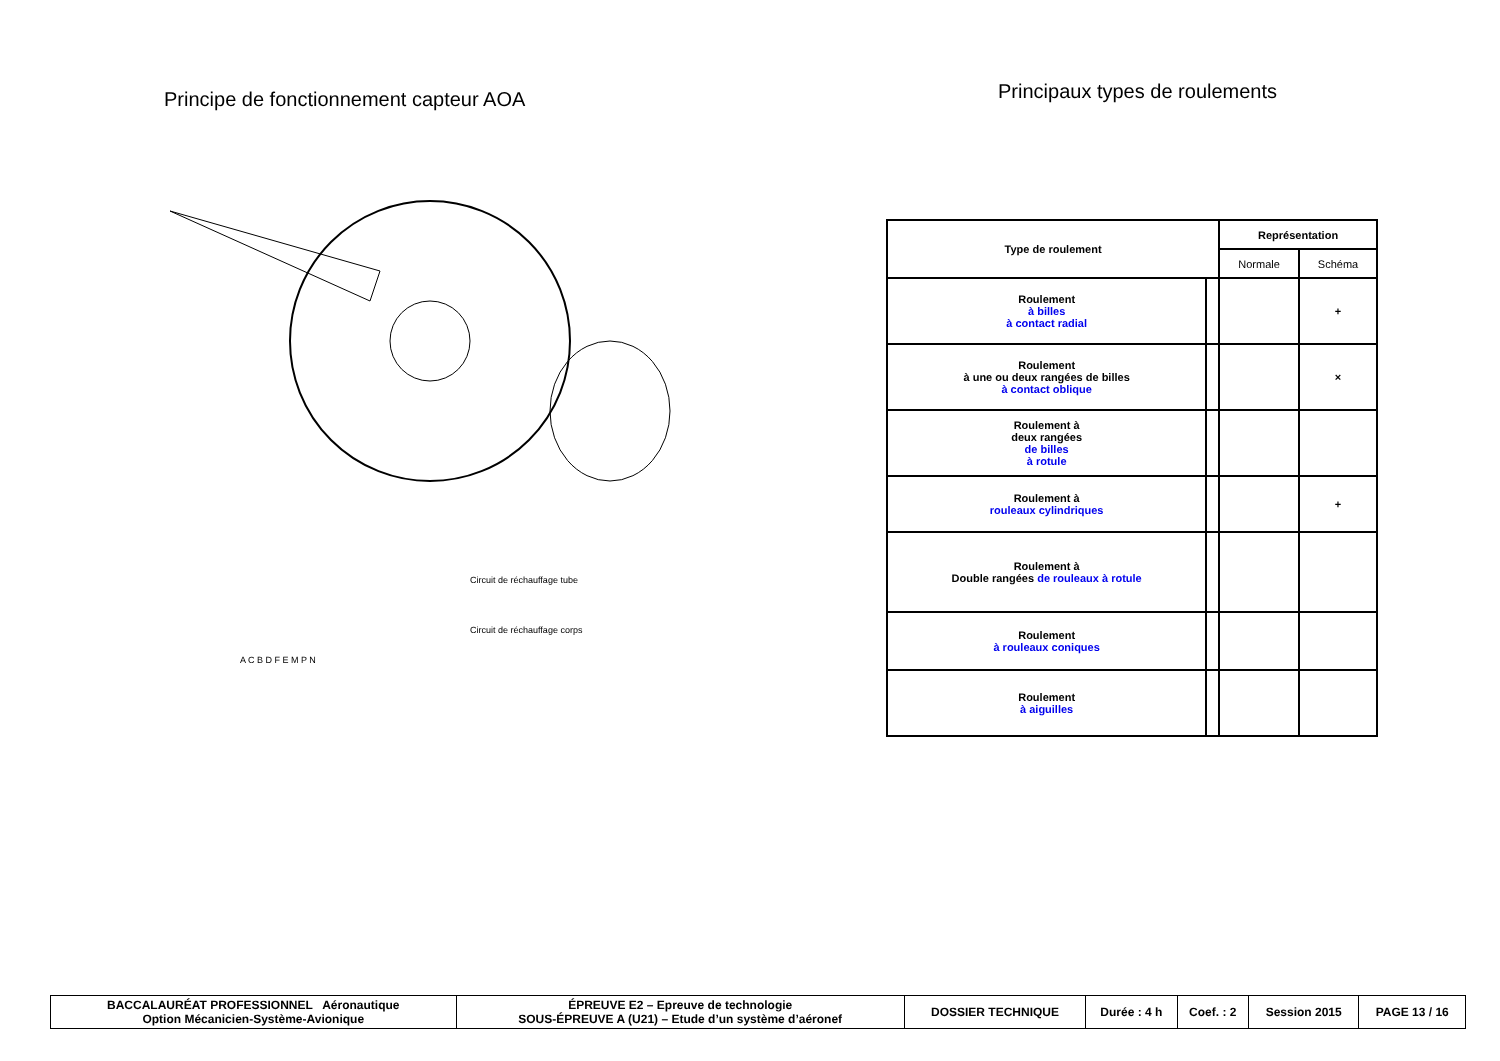Principe de fonctionnement capteur AOA
Circuit de réchauffage tube
Circuit de réchauffage corps
A C B D F E M P N
Principaux types de roulements
| Type de roulement | | Représentation | |
| --- | --- | --- | --- |
| | | Normale | Schéma |
| Roulement à billes à contact radial | | | + |
| Roulement à une ou deux rangées de billes à contact oblique | | | × |
| Roulement à deux rangées de billes à rotule | | | |
| Roulement à rouleaux cylindriques | | | + |
| Roulement à Double rangées de rouleaux à rotule | | | |
| Roulement à rouleaux coniques | | | |
| Roulement à aiguilles | | | |
| BACCALAURÉAT PROFESSIONNEL Aéronautique Option Mécanicien-Système-Avionique | ÉPREUVE E2 – Epreuve de technologie SOUS-ÉPREUVE A (U21) – Etude d’un système d’aéronef | DOSSIER TECHNIQUE | Durée : 4 h | Coef. : 2 | Session 2015 | PAGE 13 / 16 |